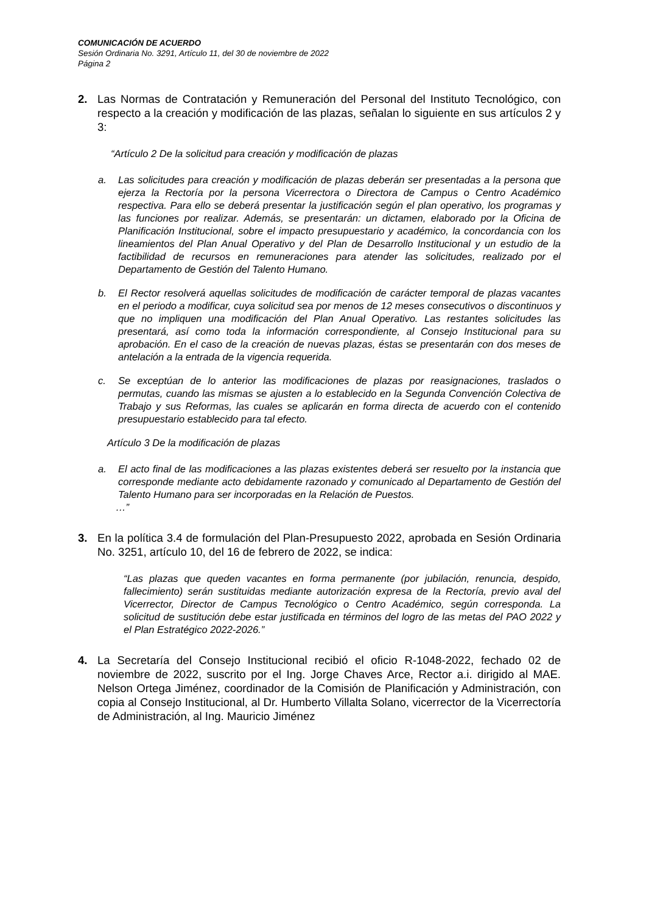COMUNICACIÓN DE ACUERDO
Sesión Ordinaria No. 3291, Artículo 11, del 30 de noviembre de 2022
Página 2
2. Las Normas de Contratación y Remuneración del Personal del Instituto Tecnológico, con respecto a la creación y modificación de las plazas, señalan lo siguiente en sus artículos 2 y 3:
“Artículo 2 De la solicitud para creación y modificación de plazas
a. Las solicitudes para creación y modificación de plazas deberán ser presentadas a la persona que ejerza la Rectoría por la persona Vicerrectora o Directora de Campus o Centro Académico respectiva. Para ello se deberá presentar la justificación según el plan operativo, los programas y las funciones por realizar. Además, se presentarán: un dictamen, elaborado por la Oficina de Planificación Institucional, sobre el impacto presupuestario y académico, la concordancia con los lineamientos del Plan Anual Operativo y del Plan de Desarrollo Institucional y un estudio de la factibilidad de recursos en remuneraciones para atender las solicitudes, realizado por el Departamento de Gestión del Talento Humano.
b. El Rector resolverá aquellas solicitudes de modificación de carácter temporal de plazas vacantes en el periodo a modificar, cuya solicitud sea por menos de 12 meses consecutivos o discontinuos y que no impliquen una modificación del Plan Anual Operativo. Las restantes solicitudes las presentará, así como toda la información correspondiente, al Consejo Institucional para su aprobación. En el caso de la creación de nuevas plazas, éstas se presentarán con dos meses de antelación a la entrada de la vigencia requerida.
c. Se exceptúan de lo anterior las modificaciones de plazas por reasignaciones, traslados o permutas, cuando las mismas se ajusten a lo establecido en la Segunda Convención Colectiva de Trabajo y sus Reformas, las cuales se aplicarán en forma directa de acuerdo con el contenido presupuestario establecido para tal efecto.
Artículo 3 De la modificación de plazas
a. El acto final de las modificaciones a las plazas existentes deberá ser resuelto por la instancia que corresponde mediante acto debidamente razonado y comunicado al Departamento de Gestión del Talento Humano para ser incorporadas en la Relación de Puestos.
…”
3. En la política 3.4 de formulación del Plan-Presupuesto 2022, aprobada en Sesión Ordinaria No. 3251, artículo 10, del 16 de febrero de 2022, se indica:
“Las plazas que queden vacantes en forma permanente (por jubilación, renuncia, despido, fallecimiento) serán sustituidas mediante autorización expresa de la Rectoría, previo aval del Vicerrector, Director de Campus Tecnológico o Centro Académico, según corresponda. La solicitud de sustitución debe estar justificada en términos del logro de las metas del PAO 2022 y el Plan Estratégico 2022-2026.”
4. La Secretaría del Consejo Institucional recibió el oficio R-1048-2022, fechado 02 de noviembre de 2022, suscrito por el Ing. Jorge Chaves Arce, Rector a.i. dirigido al MAE. Nelson Ortega Jiménez, coordinador de la Comisión de Planificación y Administración, con copia al Consejo Institucional, al Dr. Humberto Villalta Solano, vicerrector de la Vicerrectoría de Administración, al Ing. Mauricio Jiménez